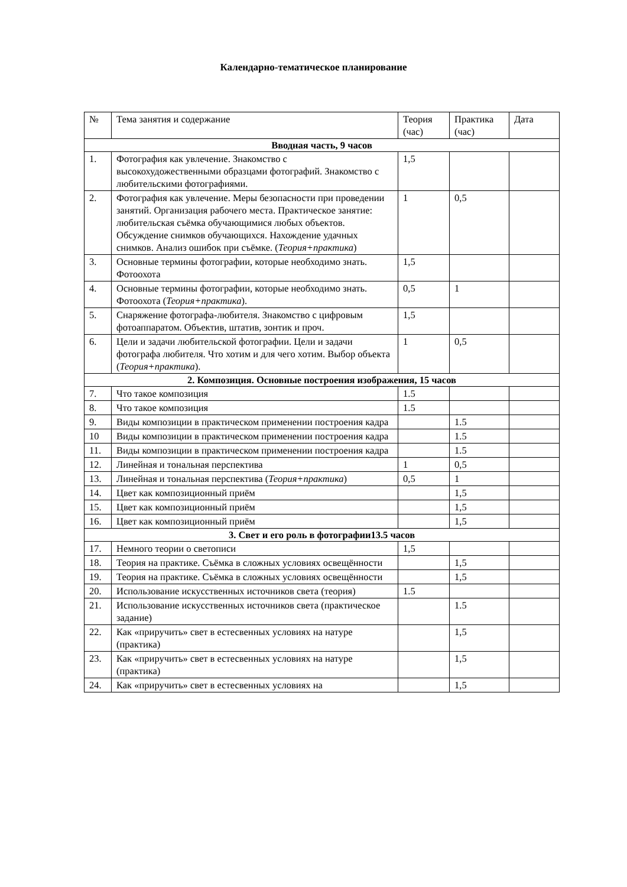Календарно-тематическое планирование
| № | Тема занятия и содержание | Теория (час) | Практика (час) | Дата |
| Вводная часть, 9 часов | | | | |
| 1. | Фотография как увлечение. Знакомство с высокохудожественными образцами фотографий. Знакомство с любительскими фотографиями. | 1,5 | | |
| 2. | Фотография как увлечение. Меры безопасности при проведении занятий. Организация рабочего места. Практическое занятие: любительская съёмка обучающимися любых объектов. Обсуждение снимков обучающихся. Нахождение удачных снимков. Анализ ошибок при съёмке. ( Теория+практика ) | 1 | 0,5 | |
| 3. | Основные термины фотографии, которые необходимо знать. Фотоохота | 1,5 | | |
| 4. | Основные термины фотографии, которые необходимо знать. Фотоохота ( Теория+практика ). | 0,5 | 1 | |
| 5. | Снаряжение фотографа-любителя. Знакомство с цифровым фотоаппаратом. Объектив, штатив, зонтик и проч. | 1,5 | | |
| 6. | Цели и задачи любительской фотографии. Цели и задачи фотографа любителя. Что хотим и для чего хотим. Выбор объекта ( Теория+практика ). | 1 | 0,5 | |
| 2. Композиция. Основные построения изображения, 15 часов | | | | |
| 7. | Что такое композиция | 1.5 | | |
| 8. | Что такое композиция | 1.5 | | |
| 9. | Виды композиции в практическом применении построения кадра | | 1.5 | |
| 10 | Виды композиции в практическом применении построения кадра | | 1.5 | |
| 11. | Виды композиции в практическом применении построения кадра | | 1.5 | |
| 12. | Линейная и тональная перспектива | 1 | 0,5 | |
| 13. | Линейная и тональная перспектива ( Теория+практика ) | 0,5 | 1 | |
| 14. | Цвет как композиционный приём | | 1,5 | |
| 15. | Цвет как композиционный приём | | 1,5 | |
| 16. | Цвет как композиционный приём | | 1,5 | |
| 3. Свет и его роль в фотографии13.5 часов | | | | |
| 17. | Немного теории о светописи | 1,5 | | |
| 18. | Теория на практике. Съёмка в сложных условиях освещённости | | 1,5 | |
| 19. | Теория на практике. Съёмка в сложных условиях освещённости | | 1,5 | |
| 20. | Использование искусственных источников света (теория) | 1.5 | | |
| 21. | Использование искусственных источников света (практическое задание) | | 1.5 | |
| 22. | Как «приручить» свет в естесвенных условиях на натуре (практика) | | 1,5 | |
| 23. | Как «приручить» свет в естесвенных условиях на натуре (практика) | | 1,5 | |
| 24. | Как «приручить» свет в естесвенных условиях на | | 1,5 | |